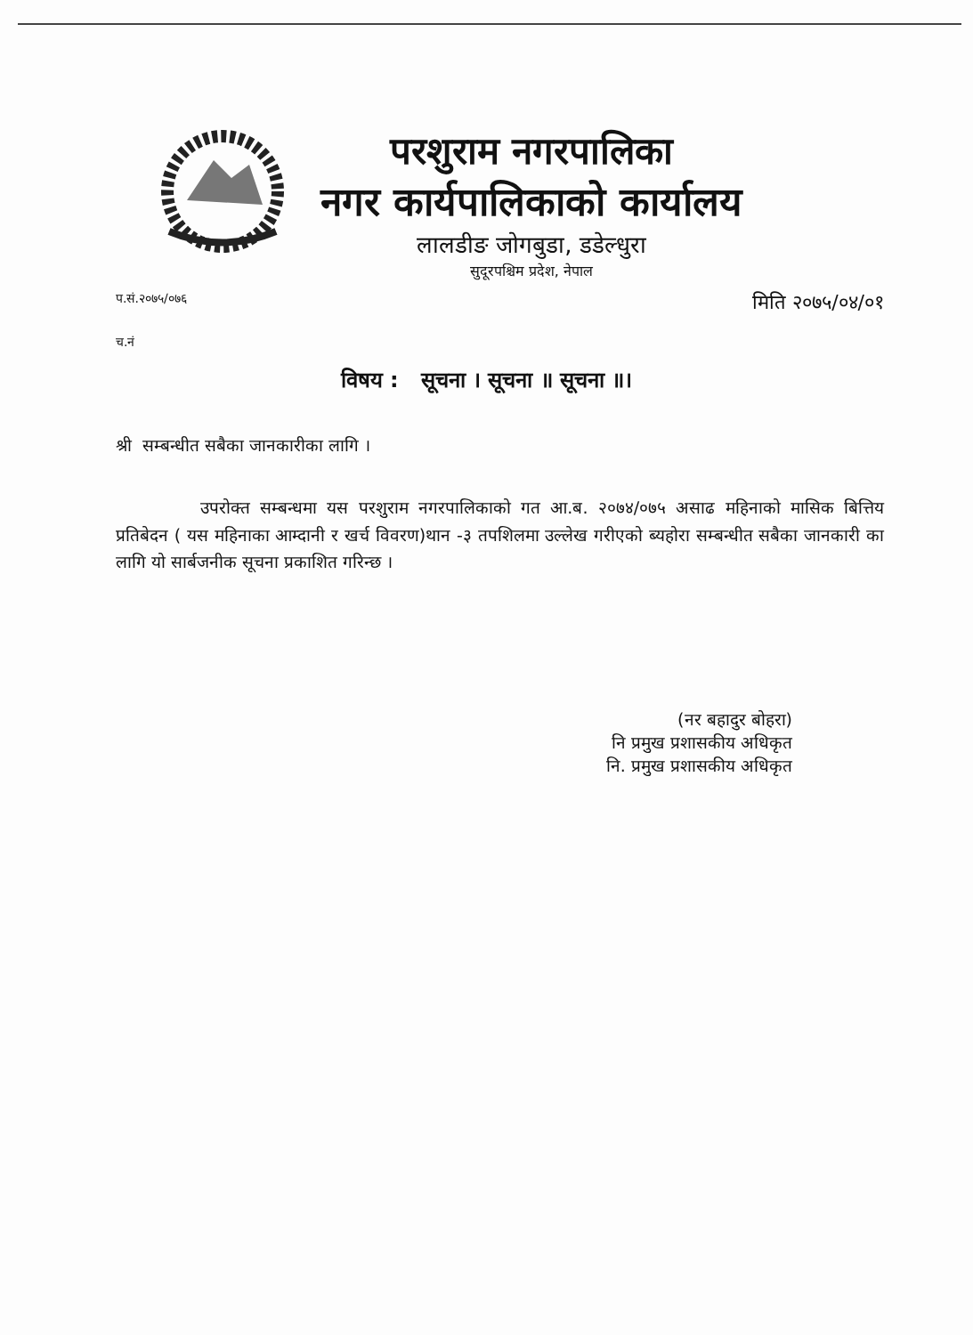परशुराम नगरपालिका
नगर कार्यपालिकाको कार्यालय
लालडीङ जोगबुडा, डडेल्धुरा
सुदूरपश्चिम प्रदेश, नेपाल
प.सं.२०७५/०७६ मिति २०७५/०४/०१
च.नं
विषय : सूचना । सूचना ॥ सूचना ॥।
श्री सम्बन्धीत सबैका जानकारीका लागि ।
उपरोक्त सम्बन्धमा यस परशुराम नगरपालिकाको गत आ.ब. २०७४/०७५ असाढ महिनाको मासिक बित्तिय प्रतिबेदन ( यस महिनाका आम्दानी र खर्च विवरण)थान -३ तपशिलमा उल्लेख गरीएको ब्यहोरा सम्बन्धीत सबैका जानकारी का लागि यो सार्बजनीक सूचना प्रकाशित गरिन्छ ।
(नर बहादुर बोहरा)
नि प्रमुख प्रशासकीय अधिकृत
नि. प्रमुख प्रशासकीय अधिकृत